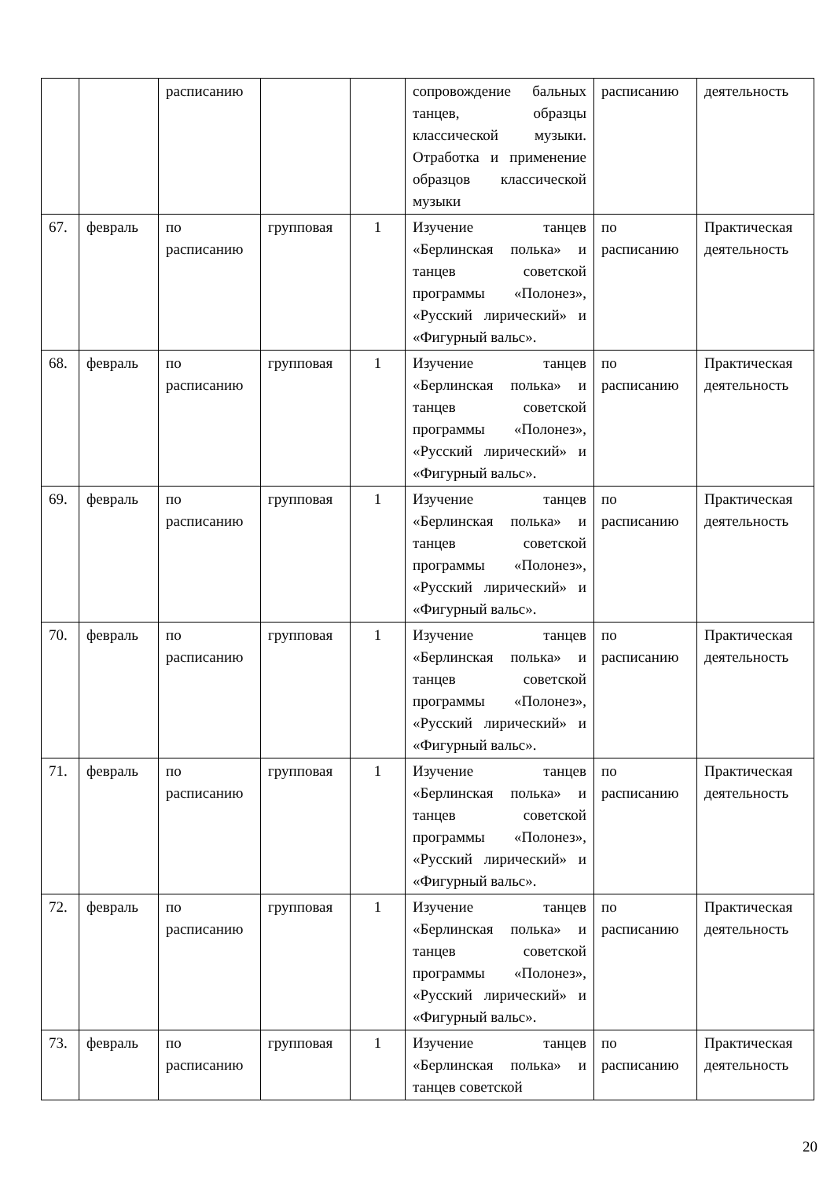| | | расписанию | | | сопровождение бальных танцев, образцы классической музыки. Отработка и применение образцов классической музыки | расписанию | деятельность |
| 67. | февраль | по расписанию | групповая | 1 | Изучение танцев «Берлинская полька» и танцев советской программы «Полонез», «Русский лирический» и «Фигурный вальс». | по расписанию | Практическая деятельность |
| 68. | февраль | по расписанию | групповая | 1 | Изучение танцев «Берлинская полька» и танцев советской программы «Полонез», «Русский лирический» и «Фигурный вальс». | по расписанию | Практическая деятельность |
| 69. | февраль | по расписанию | групповая | 1 | Изучение танцев «Берлинская полька» и танцев советской программы «Полонез», «Русский лирический» и «Фигурный вальс». | по расписанию | Практическая деятельность |
| 70. | февраль | по расписанию | групповая | 1 | Изучение танцев «Берлинская полька» и танцев советской программы «Полонез», «Русский лирический» и «Фигурный вальс». | по расписанию | Практическая деятельность |
| 71. | февраль | по расписанию | групповая | 1 | Изучение танцев «Берлинская полька» и танцев советской программы «Полонез», «Русский лирический» и «Фигурный вальс». | по расписанию | Практическая деятельность |
| 72. | февраль | по расписанию | групповая | 1 | Изучение танцев «Берлинская полька» и танцев советской программы «Полонез», «Русский лирический» и «Фигурный вальс». | по расписанию | Практическая деятельность |
| 73. | февраль | по расписанию | групповая | 1 | Изучение танцев «Берлинская полька» и танцев советской | по расписанию | Практическая деятельность |
20